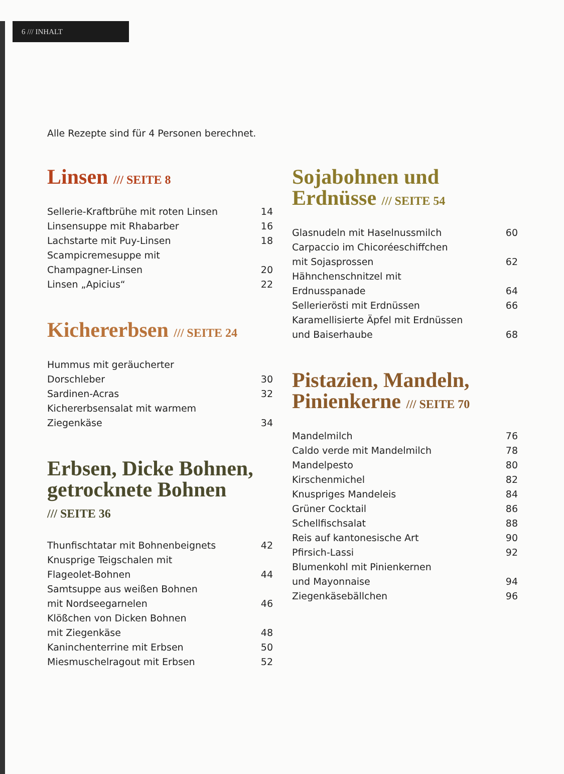6 /// INHALT
Alle Rezepte sind für 4 Personen berechnet.
Linsen /// SEITE 8
| Sellerie-Kraftbrühe mit roten Linsen | 14 |
| Linsensuppe mit Rhabarber | 16 |
| Lachstarte mit Puy-Linsen | 18 |
| Scampicremesuppe mit Champagner-Linsen | 20 |
| Linsen „Apicius“ | 22 |
Kichererbsen /// SEITE 24
| Hummus mit geräucherter Dorschleber | 30 |
| Sardinen-Acras | 32 |
| Kichererbsensalat mit warmem Ziegenkäse | 34 |
Erbsen, Dicke Bohnen, getrocknete Bohnen
/// SEITE 36
| Thunfischtatar mit Bohnenbeignets | 42 |
| Knusprige Teigschalen mit Flageolet-Bohnen | 44 |
| Samtsuppe aus weißen Bohnen mit Nordseegarnelen | 46 |
| Klößchen von Dicken Bohnen mit Ziegenkäse | 48 |
| Kaninchenterrine mit Erbsen | 50 |
| Miesmuschelragout mit Erbsen | 52 |
Sojabohnen und Erdnüsse /// SEITE 54
| Glasnudeln mit Haselnussmilch | 60 |
| Carpaccio im Chicoréeschiffchen mit Sojasprossen | 62 |
| Hähnchenschnitzel mit Erdnusspanade | 64 |
| Sellerierösti mit Erdnüssen | 66 |
| Karamellisierte Äpfel mit Erdnüssen und Baiserhaube | 68 |
Pistazien, Mandeln, Pinienkerne /// SEITE 70
| Mandelmilch | 76 |
| Caldo verde mit Mandelmilch | 78 |
| Mandelpesto | 80 |
| Kirschenmichel | 82 |
| Knuspriges Mandeleis | 84 |
| Grüner Cocktail | 86 |
| Schellfischsalat | 88 |
| Reis auf kantonesische Art | 90 |
| Pfirsich-Lassi | 92 |
| Blumenkohl mit Pinienkernen und Mayonnaise | 94 |
| Ziegenkäsebällchen | 96 |